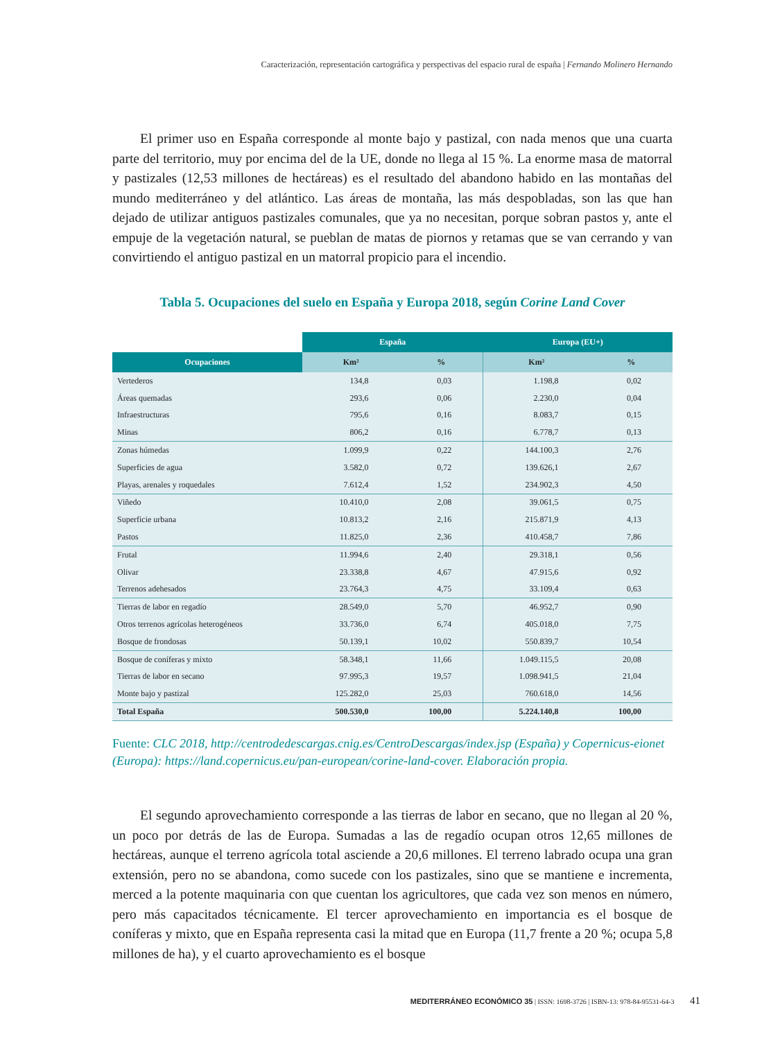Caracterización, representación cartográfica y perspectivas del espacio rural de españa | Fernando Molinero Hernando
El primer uso en España corresponde al monte bajo y pastizal, con nada menos que una cuarta parte del territorio, muy por encima del de la UE, donde no llega al 15 %. La enorme masa de matorral y pastizales (12,53 millones de hectáreas) es el resultado del abandono habido en las montañas del mundo mediterráneo y del atlántico. Las áreas de montaña, las más despobladas, son las que han dejado de utilizar antiguos pastizales comunales, que ya no necesitan, porque sobran pastos y, ante el empuje de la vegetación natural, se pueblan de matas de piornos y retamas que se van cerrando y van convirtiendo el antiguo pastizal en un matorral propicio para el incendio.
Tabla 5. Ocupaciones del suelo en España y Europa 2018, según Corine Land Cover
| | España | | Europa (EU+) | |
| --- | --- | --- | --- | --- |
| Ocupaciones | Km² | % | Km² | % |
| Vertederos | 134,8 | 0,03 | 1.198,8 | 0,02 |
| Áreas quemadas | 293,6 | 0,06 | 2.230,0 | 0,04 |
| Infraestructuras | 795,6 | 0,16 | 8.083,7 | 0,15 |
| Minas | 806,2 | 0,16 | 6.778,7 | 0,13 |
| Zonas húmedas | 1.099,9 | 0,22 | 144.100,3 | 2,76 |
| Superficies de agua | 3.582,0 | 0,72 | 139.626,1 | 2,67 |
| Playas, arenales y roquedales | 7.612,4 | 1,52 | 234.902,3 | 4,50 |
| Viñedo | 10.410,0 | 2,08 | 39.061,5 | 0,75 |
| Superficie urbana | 10.813,2 | 2,16 | 215.871,9 | 4,13 |
| Pastos | 11.825,0 | 2,36 | 410.458,7 | 7,86 |
| Frutal | 11.994,6 | 2,40 | 29.318,1 | 0,56 |
| Olivar | 23.338,8 | 4,67 | 47.915,6 | 0,92 |
| Terrenos adehesados | 23.764,3 | 4,75 | 33.109,4 | 0,63 |
| Tierras de labor en regadío | 28.549,0 | 5,70 | 46.952,7 | 0,90 |
| Otros terrenos agrícolas heterogéneos | 33.736,0 | 6,74 | 405.018,0 | 7,75 |
| Bosque de frondosas | 50.139,1 | 10,02 | 550.839,7 | 10,54 |
| Bosque de coníferas y mixto | 58.348,1 | 11,66 | 1.049.115,5 | 20,08 |
| Tierras de labor en secano | 97.995,3 | 19,57 | 1.098.941,5 | 21,04 |
| Monte bajo y pastizal | 125.282,0 | 25,03 | 760.618,0 | 14,56 |
| Total España | 500.530,0 | 100,00 | 5.224.140,8 | 100,00 |
Fuente: CLC 2018, http://centrodedescargas.cnig.es/CentroDescargas/index.jsp (España) y Copernicus-eionet (Europa): https://land.copernicus.eu/pan-european/corine-land-cover. Elaboración propia.
El segundo aprovechamiento corresponde a las tierras de labor en secano, que no llegan al 20 %, un poco por detrás de las de Europa. Sumadas a las de regadío ocupan otros 12,65 millones de hectáreas, aunque el terreno agrícola total asciende a 20,6 millones. El terreno labrado ocupa una gran extensión, pero no se abandona, como sucede con los pastizales, sino que se mantiene e incrementa, merced a la potente maquinaria con que cuentan los agricultores, que cada vez son menos en número, pero más capacitados técnicamente. El tercer aprovechamiento en importancia es el bosque de coníferas y mixto, que en España representa casi la mitad que en Europa (11,7 frente a 20 %; ocupa 5,8 millones de ha), y el cuarto aprovechamiento es el bosque
MEDITERRÁNEO ECONÓMICO 35 | ISSN: 1698-3726 | ISBN-13: 978-84-95531-64-3 41